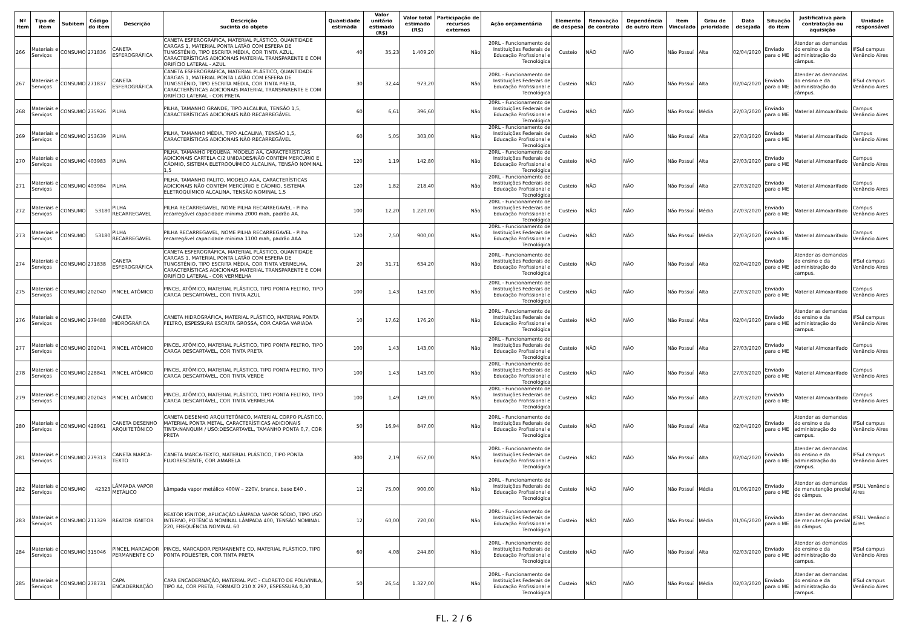| Nº Item | Tipo de item | Subitem | Código do item | Descrição | Descrição sucinta do objeto | Quantidade estimada | Valor unitário estimado (R$) | Valor total estimado (R$) | Participação de recursos externos | Ação orçamentária | Elemento de despesa | Renovação de contrato | Dependência de outro item | Item Vinculado | Grau de prioridade | Data desejada | Situação do item | Justificativa para contratação ou aquisição | Unidade responsável |
| --- | --- | --- | --- | --- | --- | --- | --- | --- | --- | --- | --- | --- | --- | --- | --- | --- | --- | --- | --- |
| 266 | Materiais e Serviços | CONSUMO | 271836 | CANETA ESFEROGRÁFICA | CANETA ESFEROGRÁFICA, MATERIAL PLÁSTICO, QUANTIDADE CARGAS 1, MATERIAL PONTA LATÃO COM ESFERA DE TUNGSTÊNIO, TIPO ESCRITA MÉDIA, COR TINTA AZUL, CARACTERÍSTICAS ADICIONAIS MATERIAL TRANSPARENTE E COM ORIFÍCIO LATERAL - AZUL | 40 | 35,23 | 1.409,20 | Não | 20RL - Funcionamento de Instituições Federais de Educação Profissional e Tecnológica | Custeio | NÃO | NÃO | Não Possuí | Alta | 02/04/2020 | Enviado para o ME | Atender as demandas do ensino e da administração do câmpus. | IFSul campus Venâncio Aires |
| 267 | Materiais e Serviços | CONSUMO | 271837 | CANETA ESFEROGRÁFICA | CANETA ESFEROGRÁFICA, MATERIAL PLÁSTICO, QUANTIDADE CARGAS 1, MATERIAL PONTA LATÃO COM ESFERA DE TUNGSTÊNIO, TIPO ESCRITA MÉDIA, COR TINTA PRETA, CARACTERÍSTICAS ADICIONAIS MATERIAL TRANSPARENTE E COM ORIFÍCIO LATERAL - COR PRETA | 30 | 32,44 | 973,20 | Não | 20RL - Funcionamento de Instituições Federais de Educação Profissional e Tecnológica | Custeio | NÃO | NÃO | Não Possuí | Alta | 02/04/2020 | Enviado para o ME | Atender as demandas do ensino e da administração do câmpus. | IFSul campus Venâncio Aires |
| 268 | Materiais e Serviços | CONSUMO | 235926 | PILHA | PILHA, TAMANHO GRANDE, TIPO ALCALINA, TENSÃO 1,5, CARACTERÍSTICAS ADICIONAIS NÃO RECARREGÁVEL | 60 | 6,61 | 396,60 | Não | 20RL - Funcionamento de Instituições Federais de Educação Profissional e Tecnológica | Custeio | NÃO | NÃO | Não Possuí | Média | 27/03/2020 | Enviado para o ME | Material Almoxarifado | Campus Venâncio Aires |
| 269 | Materiais e Serviços | CONSUMO | 253639 | PILHA | PILHA, TAMANHO MÉDIA, TIPO ALCALINA, TENSÃO 1,5, CARACTERÍSTICAS ADICIONAIS NÃO RECARREGÁVEL | 60 | 5,05 | 303,00 | Não | 20RL - Funcionamento de Instituições Federais de Educação Profissional e Tecnológica | Custeio | NÃO | NÃO | Não Possuí | Alta | 27/03/2020 | Enviado para o ME | Material Almoxarifado | Campus Venâncio Aires |
| 270 | Materiais e Serviços | CONSUMO | 403983 | PILHA | PILHA, TAMANHO PEQUENA, MODELO AA, CARACTERÍSTICAS ADICIONAIS CARTELA C/2 UNIDADES/NÃO CONTÉM MERCÚRIO E CÁDMIO, SISTEMA ELETROQUÍMICO ALCALINA, TENSÃO NOMINAL 1,5 | 120 | 1,19 | 142,80 | Não | 20RL - Funcionamento de Instituições Federais de Educação Profissional e Tecnológica | Custeio | NÃO | NÃO | Não Possuí | Alta | 27/03/2020 | Enviado para o ME | Material Almoxarifado | Campus Venâncio Aires |
| 271 | Materiais e Serviços | CONSUMO | 403984 | PILHA | PILHA, TAMANHO PALITO, MODELO AAA, CARACTERÍSTICAS ADICIONAIS NÃO CONTÉM MERCÚRIO E CÁDMIO, SISTEMA ELETROQUÍMICO ALCALINA, TENSÃO NOMINAL 1,5 | 120 | 1,82 | 218,40 | Não | 20RL - Funcionamento de Instituições Federais de Educação Profissional e Tecnológica | Custeio | NÃO | NÃO | Não Possuí | Alta | 27/03/2020 | Enviado para o ME | Material Almoxarifado | Campus Venâncio Aires |
| 272 | Materiais e Serviços | CONSUMO | 53180 | PILHA RECARREGAVEL | PILHA RECARREGAVEL, NOME PILHA RECARREGAVEL - Pilha recarregável capacidade mínima 2000 mah, padrão AA. | 100 | 12,20 | 1.220,00 | Não | 20RL - Funcionamento de Instituições Federais de Educação Profissional e Tecnológica | Custeio | NÃO | NÃO | Não Possuí | Média | 27/03/2020 | Enviado para o ME | Material Almoxarifado | Campus Venâncio Aires |
| 273 | Materiais e Serviços | CONSUMO | 53180 | PILHA RECARREGAVEL | PILHA RECARREGAVEL, NOME PILHA RECARREGAVEL - Pilha recarregável capacidade mínima 1100 mah, padrão AAA | 120 | 7,50 | 900,00 | Não | 20RL - Funcionamento de Instituições Federais de Educação Profissional e Tecnológica | Custeio | NÃO | NÃO | Não Possuí | Média | 27/03/2020 | Enviado para o ME | Material Almoxarifado | Campus Venâncio Aires |
| 274 | Materiais e Serviços | CONSUMO | 271838 | CANETA ESFEROGRÁFICA | CANETA ESFEROGRÁFICA, MATERIAL PLÁSTICO, QUANTIDADE CARGAS 1, MATERIAL PONTA LATÃO COM ESFERA DE TUNGSTÊNIO, TIPO ESCRITA MÉDIA, COR TINTA VERMELHA, CARACTERÍSTICAS ADICIONAIS MATERIAL TRANSPARENTE E COM ORIFÍCIO LATERAL - COR VERMELHA | 20 | 31,71 | 634,20 | Não | 20RL - Funcionamento de Instituições Federais de Educação Profissional e Tecnológica | Custeio | NÃO | NÃO | Não Possuí | Alta | 02/04/2020 | Enviado para o ME | Atender as demandas do ensino e da administração do campus. | IFSul campus Venâncio Aires |
| 275 | Materiais e Serviços | CONSUMO | 202040 | PINCEL ATÔMICO | PINCEL ATÔMICO, MATERIAL PLÁSTICO, TIPO PONTA FELTRO, TIPO CARGA DESCARTÁVEL, COR TINTA AZUL | 100 | 1,43 | 143,00 | Não | 20RL - Funcionamento de Instituições Federais de Educação Profissional e Tecnológica | Custeio | NÃO | NÃO | Não Possuí | Alta | 27/03/2020 | Enviado para o ME | Material Almoxarifado | Campus Venâncio Aires |
| 276 | Materiais e Serviços | CONSUMO | 279488 | CANETA HIDROGRÁFICA | CANETA HIDROGRÁFICA, MATERIAL PLÁSTICO, MATERIAL PONTA FELTRO, ESPESSURA ESCRITA GROSSA, COR CARGA VARIADA | 10 | 17,62 | 176,20 | Não | 20RL - Funcionamento de Instituições Federais de Educação Profissional e Tecnológica | Custeio | NÃO | NÃO | Não Possuí | Alta | 02/04/2020 | Enviado para o ME | Atender as demandas do ensino e da administração do campus. | IFSul campus Venâncio Aires |
| 277 | Materiais e Serviços | CONSUMO | 202041 | PINCEL ATÔMICO | PINCEL ATÔMICO, MATERIAL PLÁSTICO, TIPO PONTA FELTRO, TIPO CARGA DESCARTÁVEL, COR TINTA PRETA | 100 | 1,43 | 143,00 | Não | 20RL - Funcionamento de Instituições Federais de Educação Profissional e Tecnológica | Custeio | NÃO | NÃO | Não Possuí | Alta | 27/03/2020 | Enviado para o ME | Material Almoxarifado | Campus Venâncio Aires |
| 278 | Materiais e Serviços | CONSUMO | 228841 | PINCEL ATÔMICO | PINCEL ATÔMICO, MATERIAL PLÁSTICO, TIPO PONTA FELTRO, TIPO CARGA DESCARTÁVEL, COR TINTA VERDE | 100 | 1,43 | 143,00 | Não | 20RL - Funcionamento de Instituições Federais de Educação Profissional e Tecnológica | Custeio | NÃO | NÃO | Não Possuí | Alta | 27/03/2020 | Enviado para o ME | Material Almoxarifado | Campus Venâncio Aires |
| 279 | Materiais e Serviços | CONSUMO | 202043 | PINCEL ATÔMICO | PINCEL ATÔMICO, MATERIAL PLÁSTICO, TIPO PONTA FELTRO, TIPO CARGA DESCARTÁVEL, COR TINTA VERMELHA | 100 | 1,49 | 149,00 | Não | 20RL - Funcionamento de Instituições Federais de Educação Profissional e Tecnológica | Custeio | NÃO | NÃO | Não Possuí | Alta | 27/03/2020 | Enviado para o ME | Material Almoxarifado | Campus Venâncio Aires |
| 280 | Materiais e Serviços | CONSUMO | 428961 | CANETA DESENHO ARQUITETÔNICO | CANETA DESENHO ARQUITETÔNICO, MATERIAL CORPO PLÁSTICO, MATERIAL PONTA METAL, CARACTERÍSTICAS ADICIONAIS TINTA:NANQUIM / USO:DESCARTAVEL, TAMANHO PONTA 0,7, COR PRETA | 50 | 16,94 | 847,00 | Não | 20RL - Funcionamento de Instituições Federais de Educação Profissional e Tecnológica | Custeio | NÃO | NÃO | Não Possuí | Alta | 02/04/2020 | Enviado para o ME | Atender as demandas do ensino e da administração do campus. | IFSul campus Venâncio Aires |
| 281 | Materiais e Serviços | CONSUMO | 279313 | CANETA MARCA-TEXTO | CANETA MARCA-TEXTO, MATERIAL PLÁSTICO, TIPO PONTA FLUORESCENTE, COR AMARELA | 300 | 2,19 | 657,00 | Não | 20RL - Funcionamento de Instituições Federais de Educação Profissional e Tecnológica | Custeio | NÃO | NÃO | Não Possuí | Alta | 02/04/2020 | Enviado para o ME | Atender as demandas do ensino e da administração do campus. | IFSul campus Venâncio Aires |
| 282 | Materiais e Serviços | CONSUMO | 42323 | LÂMPADA VAPOR METÁLICO | Lâmpada vapor metálico 400W – 220V, branca, base E40 . | 12 | 75,00 | 900,00 | Não | 20RL - Funcionamento de Instituições Federais de Educação Profissional e Tecnológica | Custeio | NÃO | NÃO | Não Possuí | Média | 01/06/2020 | Enviado para o ME | Atender as demandas de manutenção predial do câmpus. | IFSUL Venâncio Aires |
| 283 | Materiais e Serviços | CONSUMO | 211329 | REATOR IGNITOR | REATOR IGNITOR, APLICAÇÃO LÂMPADA VAPOR SÓDIO, TIPO USO INTERNO, POTÊNCIA NOMINAL LÂMPADA 400, TENSÃO NOMINAL 220, FREQUÊNCIA NOMINAL 60 | 12 | 60,00 | 720,00 | Não | 20RL - Funcionamento de Instituições Federais de Educação Profissional e Tecnológica | Custeio | NÃO | NÃO | Não Possuí | Média | 01/06/2020 | Enviado para o ME | Atender as demandas de manutenção predial do câmpus. | IFSUL Venâncio Aires |
| 284 | Materiais e Serviços | CONSUMO | 315046 | PINCEL MARCADOR PERMANENTE CD | PINCEL MARCADOR PERMANENTE CD, MATERIAL PLÁSTICO, TIPO PONTA POLIÉSTER, COR TINTA PRETA | 60 | 4,08 | 244,80 | Não | 20RL - Funcionamento de Instituições Federais de Educação Profissional e Tecnológica | Custeio | NÃO | NÃO | Não Possuí | Alta | 02/03/2020 | Enviado para o ME | Atender as demandas do ensino e da administração do campus. | IFSul campus Venâncio Aires |
| 285 | Materiais e Serviços | CONSUMO | 278731 | CAPA ENCADERNAÇÃO | CAPA ENCADERNAÇÃO, MATERIAL PVC - CLORETO DE POLIVINILA, TIPO A4, COR PRETA, FORMATO 210 X 297, ESPESSURA 0,30 | 50 | 26,54 | 1.327,00 | Não | 20RL - Funcionamento de Instituições Federais de Educação Profissional e Tecnológica | Custeio | NÃO | NÃO | Não Possuí | Média | 02/03/2020 | Enviado para o ME | Atender as demandas do ensino e da administração do campus. | IFSul campus Venâncio Aires |
FL. 2 / 6